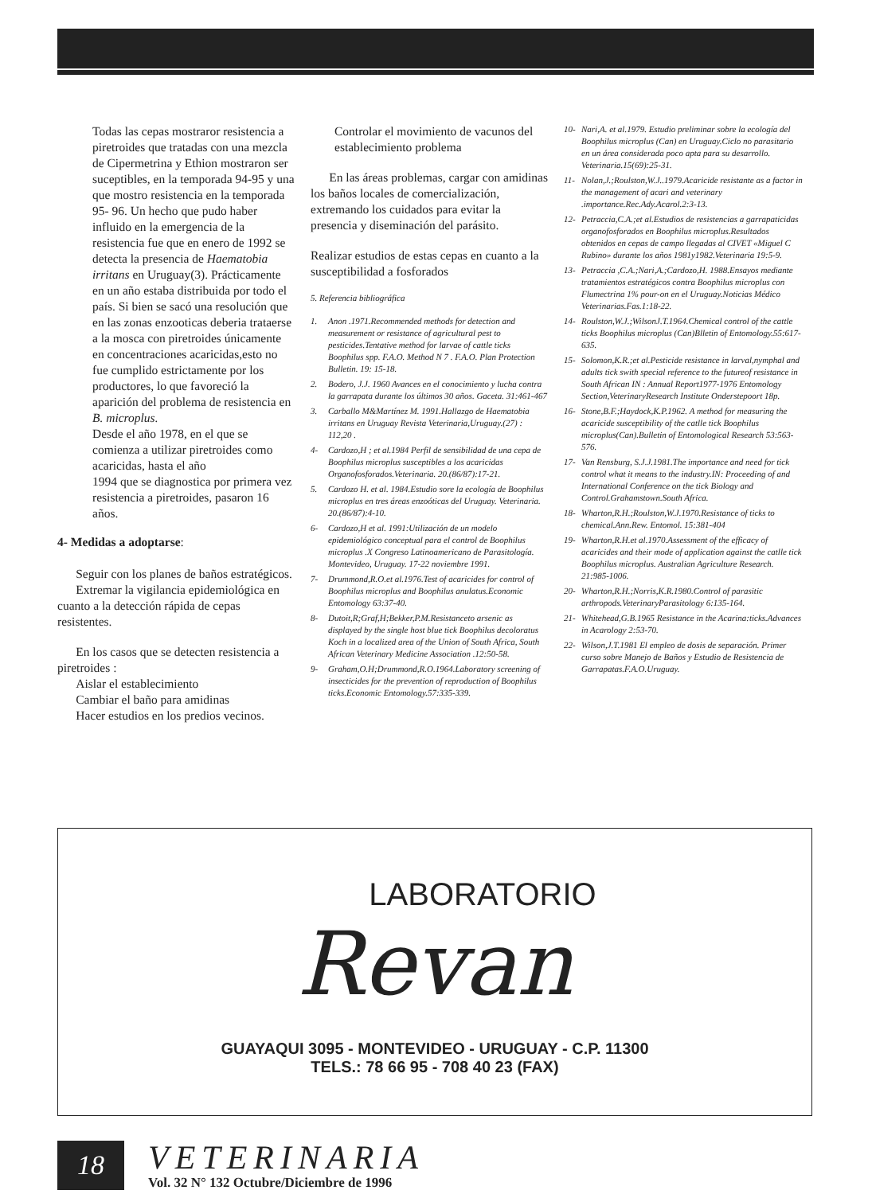Todas las cepas mostraror resistencia a piretroides que tratadas con una mezcla de Cipermetrina y Ethion mostraron ser suceptibles, en la temporada 94-95 y una que mostro resistencia en la temporada 95- 96. Un hecho que pudo haber influido en la emergencia de la resistencia fue que en enero de 1992 se detecta la presencia de Haematobia irritans en Uruguay(3). Prácticamente en un año estaba distribuida por todo el país. Si bien se sacó una resolución que en las zonas enzooticas deberia trataerse a la mosca con piretroides únicamente en concentraciones acaricidas,esto no fue cumplido estrictamente por los productores, lo que favoreció la aparición del problema de resistencia en B. microplus.
Desde el año 1978, en el que se comienza a utilizar piretroides como acaricidas, hasta el año
1994 que se diagnostica por primera vez resistencia a piretroides, pasaron 16 años.
4- Medidas a adoptarse:
Seguir con los planes de baños estratégicos.
Extremar la vigilancia epidemiológica en cuanto a la detección rápida de cepas resistentes.
En los casos que se detecten resistencia a piretroides :
Aislar el establecimiento
Cambiar el baño para amidinas
Hacer estudios en los predios vecinos.
Controlar el movimiento de vacunos del establecimiento problema
En las áreas problemas, cargar con amidinas los baños locales de comercialización, extremando los cuidados para evitar la presencia y diseminación del parásito.
Realizar estudios de estas cepas en cuanto a la susceptibilidad a fosforados
5. Referencia bibliográfica
1. Anon .1971.Recommended methods for detection and measurement or resistance of agricultural pest to pesticides.Tentative method for larvae of cattle ticks Boophilus spp. F.A.O. Method N 7 . F.A.O. Plan Protection Bulletin. 19: 15-18.
2. Bodero, J.J. 1960 Avances en el conocimiento y lucha contra la garrapata durante los últimos 30 años. Gaceta. 31:461-467
3. Carballo M&Martínez M. 1991.Hallazgo de Haematobia irritans en Uruguay Revista Veterinaria,Uruguay.(27) : 112,20 .
4- Cardozo,H ; et al.1984 Perfil de sensibilidad de una cepa de Boophilus microplus susceptibles a los acaricidas Organofosforados.Veterinaria. 20.(86/87):17-21.
5. Cardozo H. et al. 1984.Estudio sore la ecología de Boophilus microplus en tres áreas enzoóticas del Uruguay. Veterinaria. 20.(86/87):4-10.
6- Cardozo,H et al. 1991:Utilización de un modelo epidemiológico conceptual para el control de Boophilus microplus .X Congreso Latinoamericano de Parasitología. Montevideo, Uruguay. 17-22 noviembre 1991.
7- Drummond,R.O.et al.1976.Test of acaricides for control of Boophilus microplus and Boophilus anulatus.Economic Entomology 63:37-40.
8- Dutoit,R;Graf,H;Bekker,P.M.Resistanceto arsenic as displayed by the single host blue tick Boophilus decoloratus Koch in a localized area of the Union of South Africa, South African Veterinary Medicine Association .12:50-58.
9- Graham,O.H;Drummond,R.O.1964.Laboratory screening of insecticides for the prevention of reproduction of Boophilus ticks.Economic Entomology.57:335-339.
10- Nari,A. et al.1979. Estudio preliminar sobre la ecología del Boophilus microplus (Can) en Uruguay.Ciclo no parasitario en un área considerada poco apta para su desarrollo. Veterinaria.15(69):25-31.
11- Nolan,J.;Roulston,W.J..1979.Acaricide resistante as a factor in the management of acari and veterinary .importance.Rec.Ady.Acarol.2:3-13.
12- Petraccia,C.A.;et al.Estudios de resistencias a garrapaticidas organofosforados en Boophilus microplus.Resultados obtenidos en cepas de campo llegadas al CIVET «Miguel C Rubino» durante los años 1981y1982.Veterinaria 19:5-9.
13- Petraccia ,C.A.;Nari,A.;Cardozo,H. 1988.Ensayos mediante tratamientos estratégicos contra Boophilus microplus con Flumectrina 1% pour-on en el Uruguay.Noticias Médico Veterinarias.Fas.1:18-22.
14- Roulston,W.J.;WilsonJ.T.1964.Chemical control of the cattle ticks Boophilus microplus (Can)Blletin of Entomology.55:617-635.
15- Solomon,K.R.;et al.Pesticide resistance in larval,nymphal and adults tick swith special reference to the futureof resistance in South African IN : Annual Report1977-1976 Entomology Section,VeterinaryResearch Institute Onderstepoort 18p.
16- Stone,B.F.;Haydock,K.P.1962. A method for measuring the acaricide susceptibility of the catlle tick Boophilus microplus(Can).Bulletin of Entomological Research 53:563-576.
17- Van Rensburg, S.J.J.1981.The importance and need for tick control what it means to the industry.IN: Proceeding of and International Conference on the tick Biology and Control.Grahamstown.South Africa.
18- Wharton,R.H.;Roulston,W.J.1970.Resistance of ticks to chemical.Ann.Rew. Entomol. 15:381-404
19- Wharton,R.H.et al.1970.Assessment of the efficacy of acaricides and their mode of application against the catlle tick Boophilus microplus. Australian Agriculture Research. 21:985-1006.
20- Wharton,R.H.;Norris,K.R.1980.Control of parasitic arthropods.VeterinaryParasitology 6:135-164.
21- Whitehead,G.B.1965 Resistance in the Acarina:ticks.Advances in Acarology 2:53-70.
22- Wilson,J.T.1981 El empleo de dosis de separación. Primer curso sobre Manejo de Baños y Estudio de Resistencia de Garrapatas.F.A.O.Uruguay.
LABORATORIO
Revan
GUAYAQUI 3095 - MONTEVIDEO - URUGUAY - C.P. 11300
TELS.: 78 66 95 - 708 40 23 (FAX)
18
VETERINARIA
Vol. 32 N° 132 Octubre/Diciembre de 1996